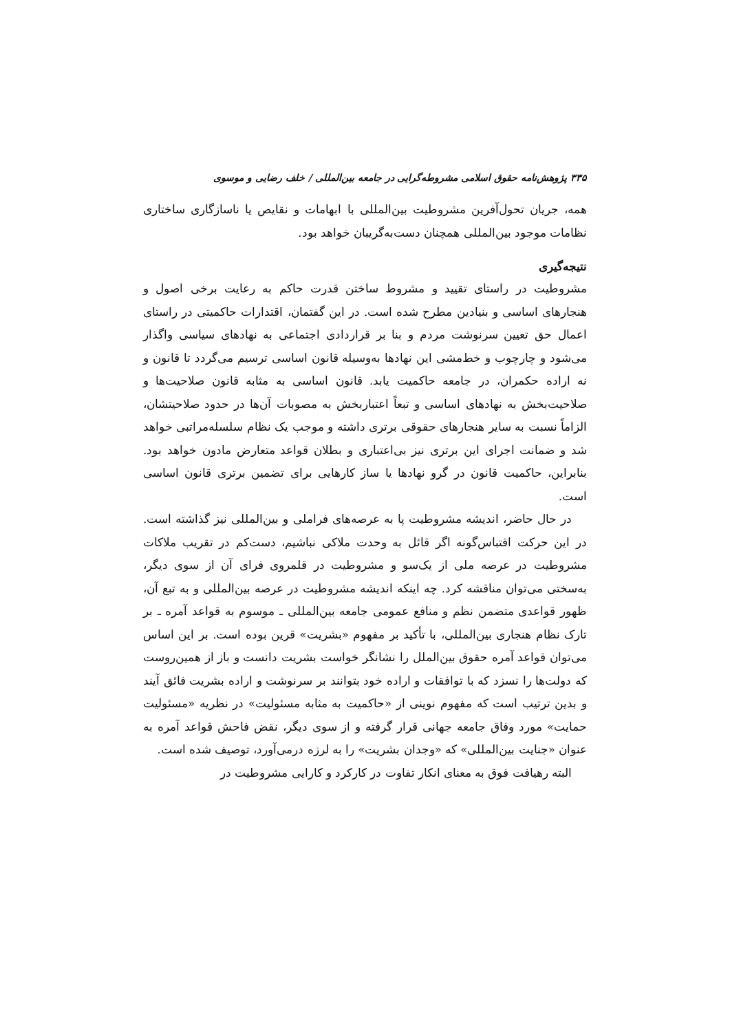۳۳۵ پژوهش‌نامه حقوق اسلامی مشروطه‌گرایی در جامعه بین‌المللی / خلف رضایی و موسوی
همه، جریان تحول‌آفرین مشروطیت بین‌المللی با ابهامات و نقایص یا ناسازگاری ساختاری نظامات موجود بین‌المللی همچنان دست‌به‌گریبان خواهد بود.
نتیجه‌گیری
مشروطیت در راستای تقیید و مشروط ساختن قدرت حاکم به رعایت برخی اصول و هنجارهای اساسی و بنیادین مطرح شده است. در این گفتمان، اقتدارات حاکمیتی در راستای اعمال حق تعیین سرنوشت مردم و بنا بر قراردادی اجتماعی به نهادهای سیاسی واگذار می‌شود و چارچوب و خط‌مشی این نهادها به‌وسیله قانون اساسی ترسیم می‌گردد تا قانون و نه اراده حکمران، در جامعه حاکمیت یابد. قانون اساسی به مثابه قانون صلاحیت‌ها و صلاحیت‌بخش به نهادهای اساسی و تبعاً اعتباربخش به مصوبات آن‌ها در حدود صلاحیتشان، الزاماً نسبت به سایر هنجارهای حقوقی برتری داشته و موجب یک نظام سلسله‌مراتبی خواهد شد و ضمانت اجرای این برتری نیز بی‌اعتباری و بطلان قواعد متعارض مادون خواهد بود. بنابراین، حاکمیت قانون در گرو نهادها یا ساز کارهایی برای تضمین برتری قانون اساسی است.
در حال حاضر، اندیشه مشروطیت پا به عرصه‌های فراملی و بین‌المللی نیز گذاشته است. در این حرکت اقتباس‌گونه اگر قائل به وحدت ملاکی نباشیم، دست‌کم در تقریب ملاکات مشروطیت در عرصه ملی از یک‌سو و مشروطیت در قلمروی فرای آن از سوی دیگر، به‌سختی می‌توان مناقشه کرد. چه اینکه اندیشه مشروطیت در عرصه بین‌المللی و به تبع آن، ظهور قواعدی متضمن نظم و منافع عمومی جامعه بین‌المللی ـ موسوم به قواعد آمره ـ بر تارک نظام هنجاری بین‌المللی، با تأکید بر مفهوم «بشریت» قرین بوده است. بر این اساس می‌توان قواعد آمره حقوق بین‌الملل را نشانگر خواست بشریت دانست و باز از همین‌روست که دولت‌ها را نسزد که با توافقات و اراده خود بتوانند بر سرنوشت و اراده بشریت فائق آیند و بدین ترتیب است که مفهوم نوینی از «حاکمیت به مثابه مسئولیت» در نظریه «مسئولیت حمایت» مورد وفاق جامعه جهانی قرار گرفته و از سوی دیگر، نقض فاحش قواعد آمره به عنوان «جنایت بین‌المللی» که «وجدان بشریت» را به لرزه درمی‌آورد، توصیف شده است.
البته رهیافت فوق به معنای انکار تفاوت در کارکرد و کارایی مشروطیت در